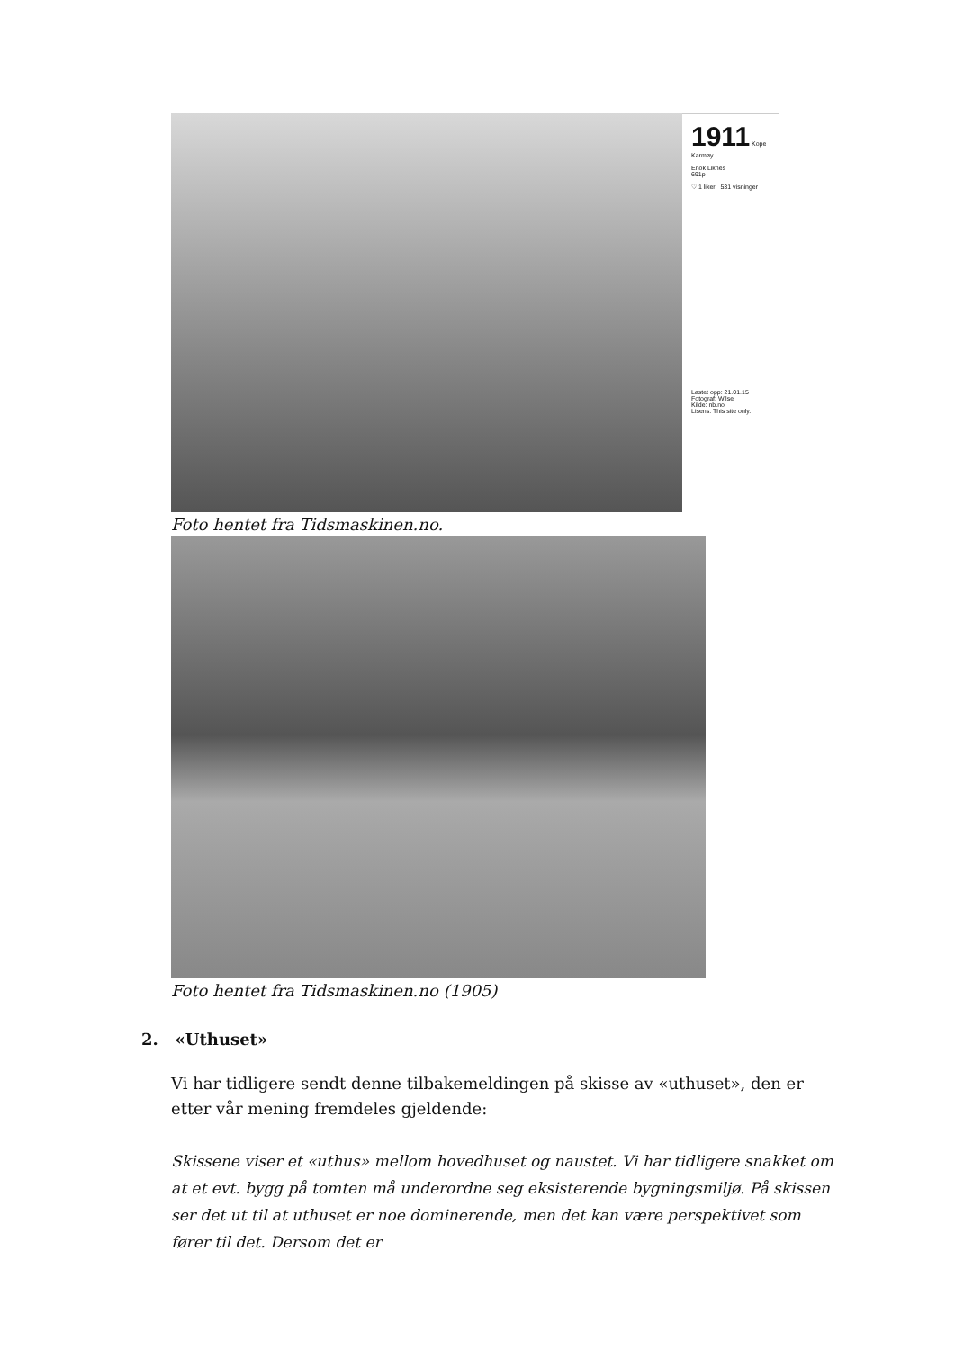1911 Kope
Karmøy
Enok Liknes
691p
♡ 1 liker 531 visninger
Lastet opp: 21.01.15
Fotograf: Wilse
Kilde: nb.no
Lisens: This site only.
Foto hentet fra Tidsmaskinen.no.
Foto hentet fra Tidsmaskinen.no (1905)
2. «Uthuset»
Vi har tidligere sendt denne tilbakemeldingen på skisse av «uthuset», den er etter vår mening fremdeles gjeldende:
Skissene viser et «uthus» mellom hovedhuset og naustet. Vi har tidligere snakket om at et evt. bygg på tomten må underordne seg eksisterende bygningsmiljø. På skissen ser det ut til at uthuset er noe dominerende, men det kan være perspektivet som fører til det. Dersom det er